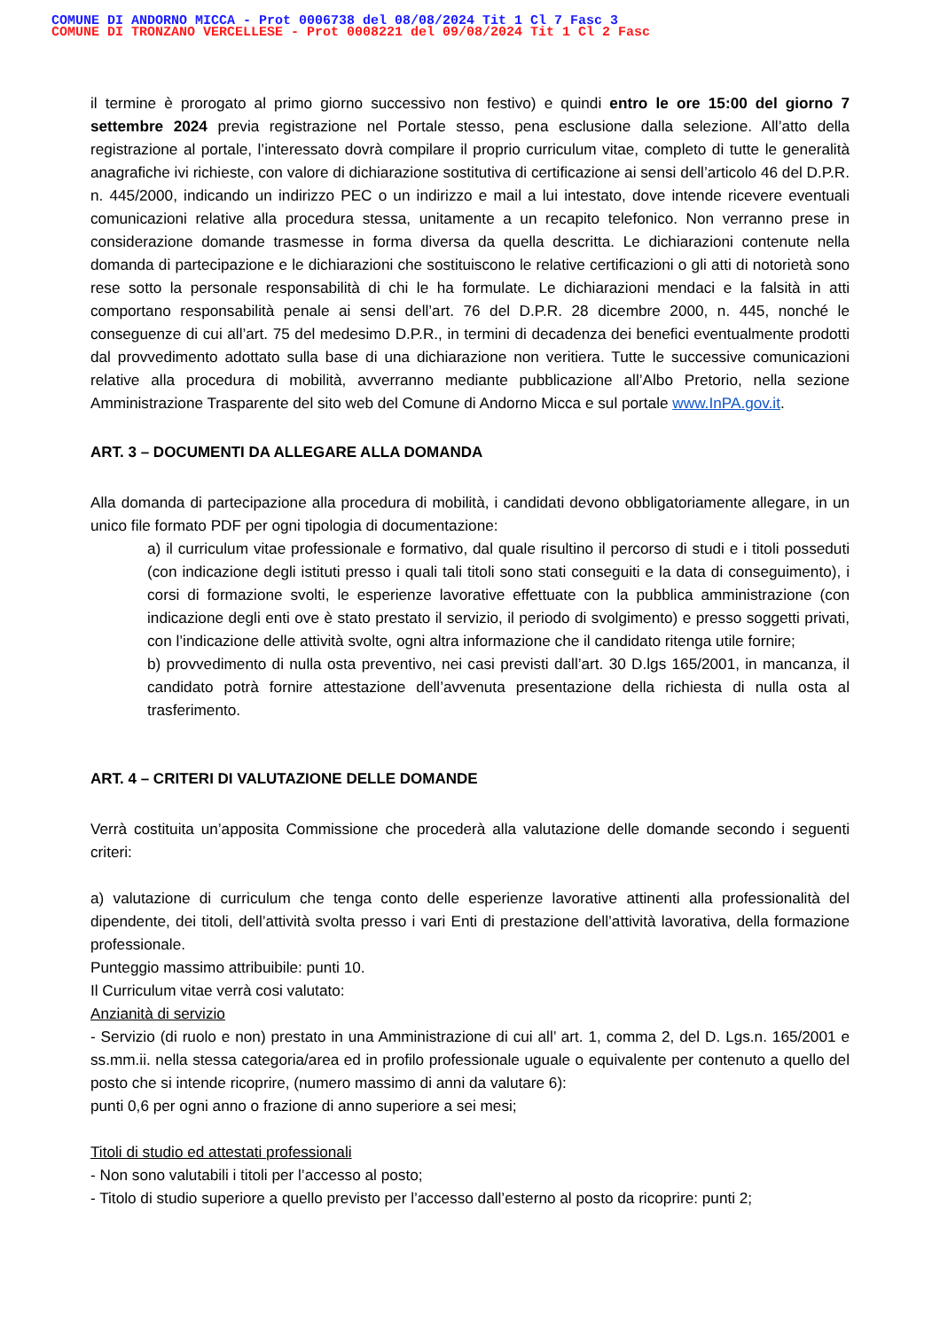COMUNE DI ANDORNO MICCA - Prot 0006738 del 08/08/2024 Tit 1 Cl 7 Fasc 3
COMUNE DI TRONZANO VERCELLESE - Prot 0008221 del 09/08/2024 Tit 1 Cl 2 Fasc
il termine è prorogato al primo giorno successivo non festivo) e quindi entro le ore 15:00 del giorno 7 settembre 2024 previa registrazione nel Portale stesso, pena esclusione dalla selezione. All’atto della registrazione al portale, l’interessato dovrà compilare il proprio curriculum vitae, completo di tutte le generalità anagrafiche ivi richieste, con valore di dichiarazione sostitutiva di certificazione ai sensi dell’articolo 46 del D.P.R. n. 445/2000, indicando un indirizzo PEC o un indirizzo e mail a lui intestato, dove intende ricevere eventuali comunicazioni relative alla procedura stessa, unitamente a un recapito telefonico. Non verranno prese in considerazione domande trasmesse in forma diversa da quella descritta. Le dichiarazioni contenute nella domanda di partecipazione e le dichiarazioni che sostituiscono le relative certificazioni o gli atti di notorietà sono rese sotto la personale responsabilità di chi le ha formulate. Le dichiarazioni mendaci e la falsità in atti comportano responsabilità penale ai sensi dell’art. 76 del D.P.R. 28 dicembre 2000, n. 445, nonché le conseguenze di cui all’art. 75 del medesimo D.P.R., in termini di decadenza dei benefici eventualmente prodotti dal provvedimento adottato sulla base di una dichiarazione non veritiera. Tutte le successive comunicazioni relative alla procedura di mobilità, avverranno mediante pubblicazione all’Albo Pretorio, nella sezione Amministrazione Trasparente del sito web del Comune di Andorno Micca e sul portale www.InPA.gov.it.
ART. 3 – DOCUMENTI DA ALLEGARE ALLA DOMANDA
Alla domanda di partecipazione alla procedura di mobilità, i candidati devono obbligatoriamente allegare, in un unico file formato PDF per ogni tipologia di documentazione:
a) il curriculum vitae professionale e formativo, dal quale risultino il percorso di studi e i titoli posseduti (con indicazione degli istituti presso i quali tali titoli sono stati conseguiti e la data di conseguimento), i corsi di formazione svolti, le esperienze lavorative effettuate con la pubblica amministrazione (con indicazione degli enti ove è stato prestato il servizio, il periodo di svolgimento) e presso soggetti privati, con l’indicazione delle attività svolte, ogni altra informazione che il candidato ritenga utile fornire;
b) provvedimento di nulla osta preventivo, nei casi previsti dall’art. 30 D.lgs 165/2001, in mancanza, il candidato potrà fornire attestazione dell’avvenuta presentazione della richiesta di nulla osta al trasferimento.
ART. 4 – CRITERI DI VALUTAZIONE DELLE DOMANDE
Verrà costituita un’apposita Commissione che procederà alla valutazione delle domande secondo i seguenti criteri:
a) valutazione di curriculum che tenga conto delle esperienze lavorative attinenti alla professionalità del dipendente, dei titoli, dell’attività svolta presso i vari Enti di prestazione dell’attività lavorativa, della formazione professionale.
Punteggio massimo attribuibile: punti 10.
Il Curriculum vitae verrà cosi valutato:
Anzianità di servizio
- Servizio (di ruolo e non) prestato in una Amministrazione di cui all’ art. 1, comma 2, del D. Lgs.n. 165/2001 e ss.mm.ii. nella stessa categoria/area ed in profilo professionale uguale o equivalente per contenuto a quello del posto che si intende ricoprire, (numero massimo di anni da valutare 6):
punti 0,6 per ogni anno o frazione di anno superiore a sei mesi;
Titoli di studio ed attestati professionali
- Non sono valutabili i titoli per l’accesso al posto;
- Titolo di studio superiore a quello previsto per l’accesso dall’esterno al posto da ricoprire: punti 2;